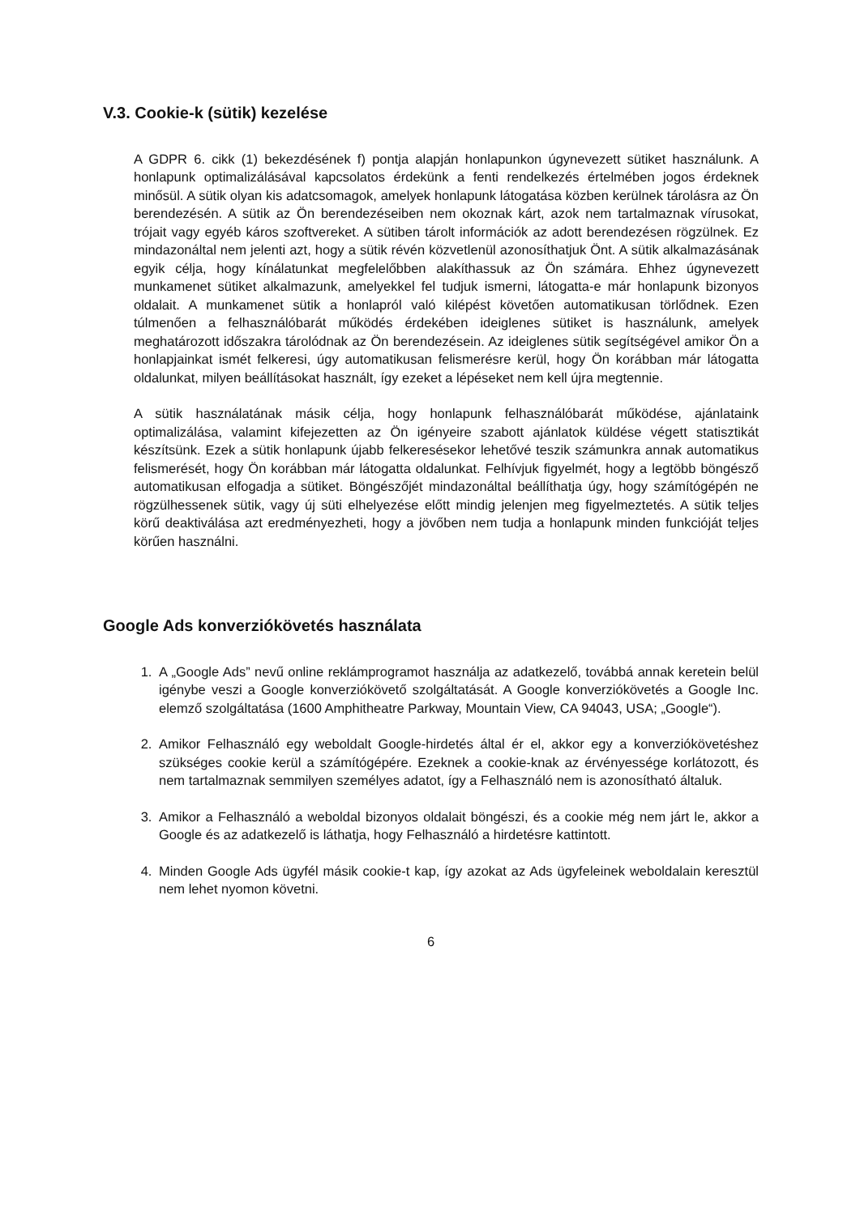V.3. Cookie-k (sütik) kezelése
A GDPR 6. cikk (1) bekezdésének f) pontja alapján honlapunkon úgynevezett sütiket használunk. A honlapunk optimalizálásával kapcsolatos érdekünk a fenti rendelkezés értelmében jogos érdeknek minősül. A sütik olyan kis adatcsomagok, amelyek honlapunk látogatása közben kerülnek tárolásra az Ön berendezésén. A sütik az Ön berendezéseiben nem okoznak kárt, azok nem tartalmaznak vírusokat, trójait vagy egyéb káros szoftvereket. A sütiben tárolt információk az adott berendezésen rögzülnek. Ez mindazonáltal nem jelenti azt, hogy a sütik révén közvetlenül azonosíthatjuk Önt. A sütik alkalmazásának egyik célja, hogy kínálatunkat megfelelőbben alakíthassuk az Ön számára. Ehhez úgynevezett munkamenet sütiket alkalmazunk, amelyekkel fel tudjuk ismerni, látogatta-e már honlapunk bizonyos oldalait. A munkamenet sütik a honlapról való kilépést követően automatikusan törlődnek. Ezen túlmenően a felhasználóbarát működés érdekében ideiglenes sütiket is használunk, amelyek meghatározott időszakra tárolódnak az Ön berendezésein. Az ideiglenes sütik segítségével amikor Ön a honlapjainkat ismét felkeresi, úgy automatikusan felismerésre kerül, hogy Ön korábban már látogatta oldalunkat, milyen beállításokat használt, így ezeket a lépéseket nem kell újra megtennie.
A sütik használatának másik célja, hogy honlapunk felhasználóbarát működése, ajánlataink optimalizálása, valamint kifejezetten az Ön igényeire szabott ajánlatok küldése végett statisztikát készítsünk. Ezek a sütik honlapunk újabb felkeresésekor lehetővé teszik számunkra annak automatikus felismerését, hogy Ön korábban már látogatta oldalunkat. Felhívjuk figyelmét, hogy a legtöbb böngésző automatikusan elfogadja a sütiket. Böngészőjét mindazonáltal beállíthatja úgy, hogy számítógépén ne rögzülhessenek sütik, vagy új süti elhelyezése előtt mindig jelenjen meg figyelmeztetés. A sütik teljes körű deaktiválása azt eredményezheti, hogy a jövőben nem tudja a honlapunk minden funkcióját teljes körűen használni.
Google Ads konverziókövetés használata
1. A „Google Ads” nevű online reklámprogramot használja az adatkezelő, továbbá annak keretein belül igénybe veszi a Google konverziókövető szolgáltatását. A Google konverziókövetés a Google Inc. elemző szolgáltatása (1600 Amphitheatre Parkway, Mountain View, CA 94043, USA; „Google“).
2. Amikor Felhasználó egy weboldalt Google-hirdetés által ér el, akkor egy a konverziókövetéshez szükséges cookie kerül a számítógépére. Ezeknek a cookie-knak az érvényessége korlátozott, és nem tartalmaznak semmilyen személyes adatot, így a Felhasználó nem is azonosítható általuk.
3. Amikor a Felhasználó a weboldal bizonyos oldalait böngészi, és a cookie még nem járt le, akkor a Google és az adatkezelő is láthatja, hogy Felhasználó a hirdetésre kattintott.
4. Minden Google Ads ügyfél másik cookie-t kap, így azokat az Ads ügyfeleinek weboldalain keresztül nem lehet nyomon követni.
6